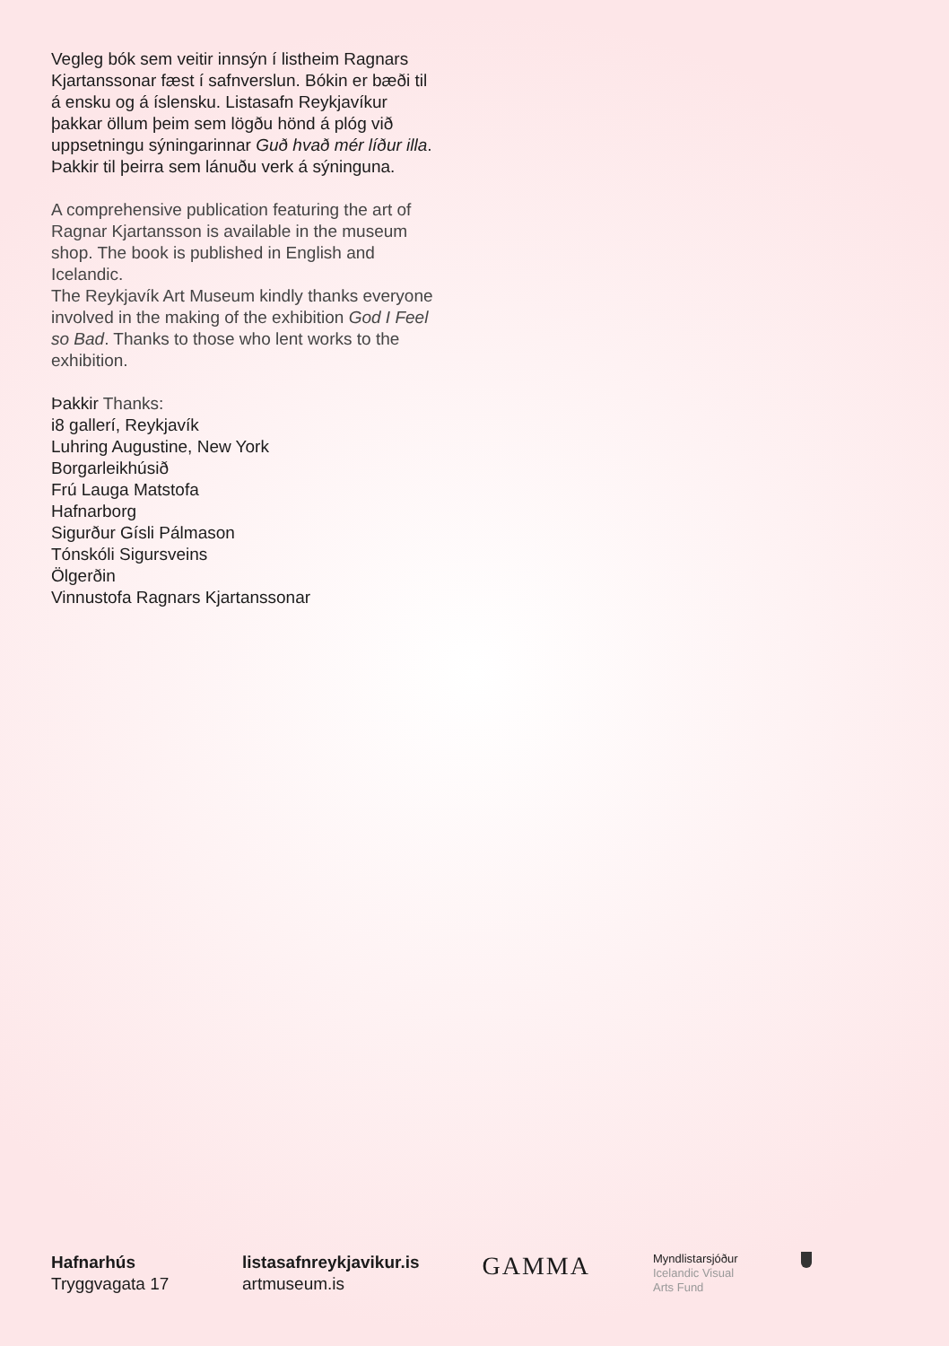Vegleg bók sem veitir innsýn í listheim Ragnars Kjartanssonar fæst í safnverslun. Bókin er bæði til á ensku og á íslensku. Listasafn Reykjavíkur þakkar öllum þeim sem lögðu hönd á plóg við uppsetningu sýningarinnar Guð hvað mér líður illa. Þakkir til þeirra sem lánuðu verk á sýninguna.
A comprehensive publication featuring the art of Ragnar Kjartansson is available in the museum shop. The book is published in English and Icelandic.
The Reykjavík Art Museum kindly thanks everyone involved in the making of the exhibition God I Feel so Bad. Thanks to those who lent works to the exhibition.
Þakkir Thanks:
i8 gallerí, Reykjavík
Luhring Augustine, New York
Borgarleikhúsið
Frú Lauga Matstofa
Hafnarborg
Sigurður Gísli Pálmason
Tónskóli Sigursveins
Ölgerðin
Vinnustofa Ragnars Kjartanssonar
Hafnarhús
Tryggvagata 17
listasafnreykjavikur.is
artmuseum.is
GAMMA
Myndlistarsjóður
Icelandic Visual
Arts Fund